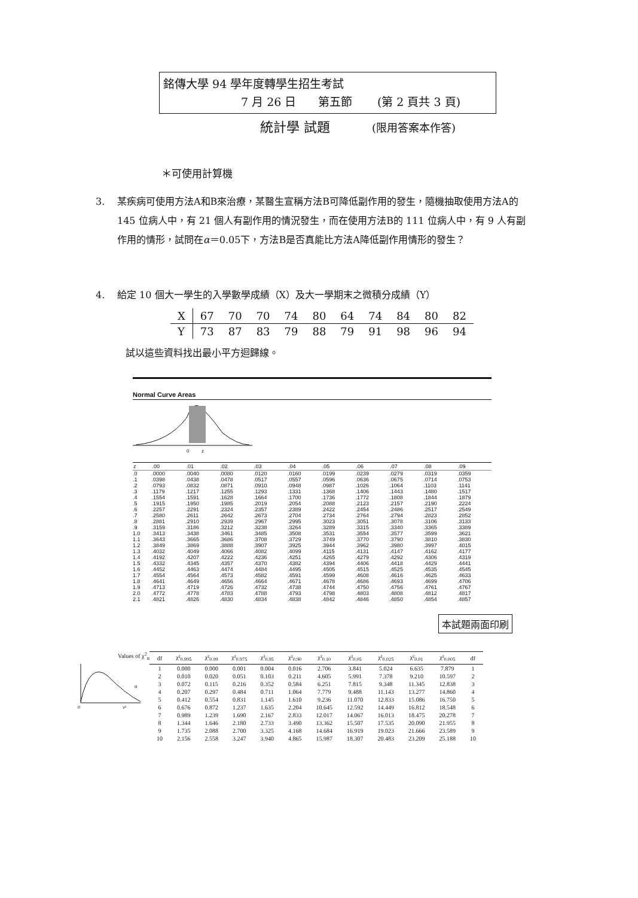銘傳大學 94 學年度轉學生招生考試
7 月 26 日 第五節 (第 2 頁共 3 頁)
統計學 試題 (限用答案本作答)
＊可使用計算機
3. 某疾病可使用方法A和B來治療，某醫生宣稱方法B可降低副作用的發生，隨機抽取使用方法A的 145 位病人中，有 21 個人有副作用的情況發生，而在使用方法B的 111 位病人中，有 9 人有副作用的情形，試問在α＝0.05下，方法B是否真能比方法A降低副作用情形的發生？
4. 給定 10 個大一學生的入學數學成績（X）及大一學期末之微積分成績（Y）
| X | 67 | 70 | 70 | 74 | 80 | 64 | 74 | 84 | 80 | 82 |
| Y | 73 | 87 | 83 | 79 | 88 | 79 | 91 | 98 | 96 | 94 |
試以這些資料找出最小平方迴歸線。
Normal Curve Areas
0
z
| z | .00 | .01 | .02 | .03 | .04 | .05 | .06 | .07 | .08 | .09 |
| --- | --- | --- | --- | --- | --- | --- | --- | --- | --- | --- |
| .0 | .0000 | .0040 | .0080 | .0120 | .0160 | .0199 | .0239 | .0279 | .0319 | .0359 |
| .1 | .0398 | .0438 | .0478 | .0517 | .0557 | .0596 | .0636 | .0675 | .0714 | .0753 |
| .2 | .0793 | .0832 | .0871 | .0910 | .0948 | .0987 | .1026 | .1064 | .1103 | .1141 |
| .3 | .1179 | .1217 | .1255 | .1293 | .1331 | .1368 | .1406 | .1443 | .1480 | .1517 |
| .4 | .1554 | .1591 | .1628 | .1664 | .1700 | .1736 | .1772 | .1808 | .1844 | .1879 |
| .5 | .1915 | .1950 | .1985 | .2019 | .2054 | .2088 | .2123 | .2157 | .2190 | .2224 |
| .6 | .2257 | .2291 | .2324 | .2357 | .2389 | .2422 | .2454 | .2486 | .2517 | .2549 |
| .7 | .2580 | .2611 | .2642 | .2673 | .2704 | .2734 | .2764 | .2794 | .2823 | .2852 |
| .8 | .2881 | .2910 | .2939 | .2967 | .2995 | .3023 | .3051 | .3078 | .3106 | .3133 |
| .9 | .3159 | .3186 | .3212 | .3238 | .3264 | .3289 | .3315 | .3340 | .3365 | .3389 |
| 1.0 | .3413 | .3438 | .3461 | .3485 | .3508 | .3531 | .3554 | .3577 | .3599 | .3621 |
| 1.1 | .3643 | .3665 | .3686 | .3708 | .3729 | .3749 | .3770 | .3790 | .3810 | .3830 |
| 1.2 | .3849 | .3869 | .3888 | .3907 | .3925 | .3944 | .3962 | .3980 | .3997 | .4015 |
| 1.3 | .4032 | .4049 | .4066 | .4082 | .4099 | .4115 | .4131 | .4147 | .4162 | .4177 |
| 1.4 | .4192 | .4207 | .4222 | .4236 | .4251 | .4265 | .4279 | .4292 | .4306 | .4319 |
| 1.5 | .4332 | .4345 | .4357 | .4370 | .4382 | .4394 | .4406 | .4418 | .4429 | .4441 |
| 1.6 | .4452 | .4463 | .4474 | .4484 | .4495 | .4505 | .4515 | .4525 | .4535 | .4545 |
| 1.7 | .4554 | .4564 | .4573 | .4582 | .4591 | .4599 | .4608 | .4616 | .4625 | .4633 |
| 1.8 | .4641 | .4649 | .4656 | .4664 | .4671 | .4678 | .4686 | .4693 | .4699 | .4706 |
| 1.9 | .4713 | .4719 | .4726 | .4732 | .4738 | .4744 | .4750 | .4756 | .4761 | .4767 |
| 2.0 | .4772 | .4778 | .4783 | .4788 | .4793 | .4798 | .4803 | .4808 | .4812 | .4817 |
| 2.1 | .4821 | .4826 | .4830 | .4834 | .4838 | .4842 | .4846 | .4850 | .4854 | .4857 |
本試題兩面印刷
Values of χ<sup>2</sup><sub>α</sub>
0
χ²
α
| df | χ²<sub>0.995</sub> | χ²<sub>0.99</sub> | χ²<sub>0.975</sub> | χ²<sub>0.95</sub> | χ²<sub>0.90</sub> | χ²<sub>0.10</sub> | χ²<sub>0.05</sub> | χ²<sub>0.025</sub> | χ²<sub>0.01</sub> | χ²<sub>0.005</sub> | df |
| --- | --- | --- | --- | --- | --- | --- | --- | --- | --- | --- | --- |
| 1 | 0.000 | 0.000 | 0.001 | 0.004 | 0.016 | 2.706 | 3.841 | 5.024 | 6.635 | 7.879 | 1 |
| 2 | 0.010 | 0.020 | 0.051 | 0.103 | 0.211 | 4.605 | 5.991 | 7.378 | 9.210 | 10.597 | 2 |
| 3 | 0.072 | 0.115 | 0.216 | 0.352 | 0.584 | 6.251 | 7.815 | 9.348 | 11.345 | 12.838 | 3 |
| 4 | 0.207 | 0.297 | 0.484 | 0.711 | 1.064 | 7.779 | 9.488 | 11.143 | 13.277 | 14.860 | 4 |
| 5 | 0.412 | 0.554 | 0.831 | 1.145 | 1.610 | 9.236 | 11.070 | 12.833 | 15.086 | 16.750 | 5 |
| 6 | 0.676 | 0.872 | 1.237 | 1.635 | 2.204 | 10.645 | 12.592 | 14.449 | 16.812 | 18.548 | 6 |
| 7 | 0.989 | 1.239 | 1.690 | 2.167 | 2.833 | 12.017 | 14.067 | 16.013 | 18.475 | 20.278 | 7 |
| 8 | 1.344 | 1.646 | 2.180 | 2.733 | 3.490 | 13.362 | 15.507 | 17.535 | 20.090 | 21.955 | 8 |
| 9 | 1.735 | 2.088 | 2.700 | 3.325 | 4.168 | 14.684 | 16.919 | 19.023 | 21.666 | 23.589 | 9 |
| 10 | 2.156 | 2.558 | 3.247 | 3.940 | 4.865 | 15.987 | 18.307 | 20.483 | 23.209 | 25.188 | 10 |